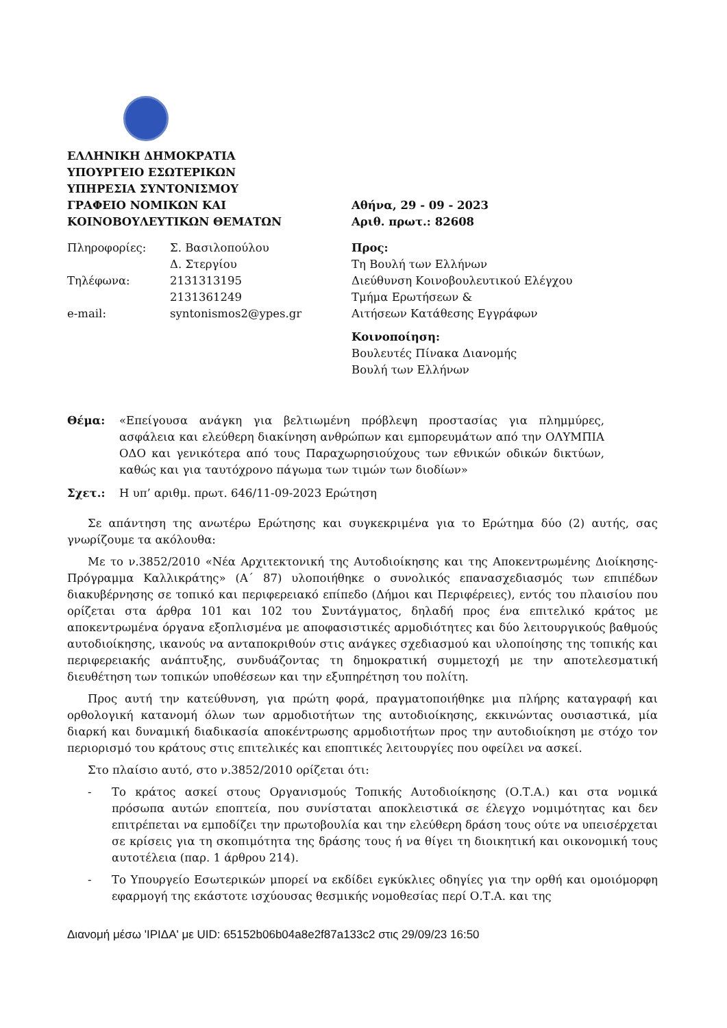ΕΛΛΗΝΙΚΗ ΔΗΜΟΚΡΑΤΙΑ
ΥΠΟΥΡΓΕΙΟ ΕΣΩΤΕΡΙΚΩΝ
ΥΠΗΡΕΣΙΑ ΣΥΝΤΟΝΙΣΜΟΥ
ΓΡΑΦΕΙΟ ΝΟΜΙΚΩΝ ΚΑΙ
ΚΟΙΝΟΒΟΥΛΕΥΤΙΚΩΝ ΘΕΜΑΤΩΝ
Πληροφορίες:
Σ. Βασιλοπούλου
Δ. Στεργίου
Τηλέφωνα:
2131313195
2131361249
e-mail:
syntonismos2@ypes.gr
Αθήνα, 29 - 09 - 2023
Αριθ. πρωτ.: 82608
Προς:
Τη Βουλή των Ελλήνων
Διεύθυνση Κοινοβουλευτικού Ελέγχου
Τμήμα Ερωτήσεων &
Αιτήσεων Κατάθεσης Εγγράφων
Κοινοποίηση:
Βουλευτές Πίνακα Διανομής
Βουλή των Ελλήνων
Θέμα: «Επείγουσα ανάγκη για βελτιωμένη πρόβλεψη προστασίας για πλημμύρες, ασφάλεια και ελεύθερη διακίνηση ανθρώπων και εμπορευμάτων από την ΟΛΥΜΠΙΑ ΟΔΟ και γενικότερα από τους Παραχωρησιούχους των εθνικών οδικών δικτύων, καθώς και για ταυτόχρονο πάγωμα των τιμών των διοδίων»
Σχετ.: Η υπ’ αριθμ. πρωτ. 646/11-09-2023 Ερώτηση
Σε απάντηση της ανωτέρω Ερώτησης και συγκεκριμένα για το Ερώτημα δύο (2) αυτής, σας γνωρίζουμε τα ακόλουθα:
Με το ν.3852/2010 «Νέα Αρχιτεκτονική της Αυτοδιοίκησης και της Αποκεντρωμένης Διοίκησης-Πρόγραμμα Καλλικράτης» (Α΄ 87) υλοποιήθηκε ο συνολικός επανασχεδιασμός των επιπέδων διακυβέρνησης σε τοπικό και περιφερειακό επίπεδο (Δήμοι και Περιφέρειες), εντός του πλαισίου που ορίζεται στα άρθρα 101 και 102 του Συντάγματος, δηλαδή προς ένα επιτελικό κράτος με αποκεντρωμένα όργανα εξοπλισμένα με αποφασιστικές αρμοδιότητες και δύο λειτουργικούς βαθμούς αυτοδιοίκησης, ικανούς να ανταποκριθούν στις ανάγκες σχεδιασμού και υλοποίησης της τοπικής και περιφερειακής ανάπτυξης, συνδυάζοντας τη δημοκρατική συμμετοχή με την αποτελεσματική διευθέτηση των τοπικών υποθέσεων και την εξυπηρέτηση του πολίτη.
Προς αυτή την κατεύθυνση, για πρώτη φορά, πραγματοποιήθηκε μια πλήρης καταγραφή και ορθολογική κατανομή όλων των αρμοδιοτήτων της αυτοδιοίκησης, εκκινώντας ουσιαστικά, μία διαρκή και δυναμική διαδικασία αποκέντρωσης αρμοδιοτήτων προς την αυτοδιοίκηση με στόχο τον περιορισμό του κράτους στις επιτελικές και εποπτικές λειτουργίες που οφείλει να ασκεί.
Στο πλαίσιο αυτό, στο ν.3852/2010 ορίζεται ότι:
- Το κράτος ασκεί στους Οργανισμούς Τοπικής Αυτοδιοίκησης (Ο.Τ.Α.) και στα νομικά πρόσωπα αυτών εποπτεία, που συνίσταται αποκλειστικά σε έλεγχο νομιμότητας και δεν επιτρέπεται να εμποδίζει την πρωτοβουλία και την ελεύθερη δράση τους ούτε να υπεισέρχεται σε κρίσεις για τη σκοπιμότητα της δράσης τους ή να θίγει τη διοικητική και οικονομική τους αυτοτέλεια (παρ. 1 άρθρου 214).
- Το Υπουργείο Εσωτερικών μπορεί να εκδίδει εγκύκλιες οδηγίες για την ορθή και ομοιόμορφη εφαρμογή της εκάστοτε ισχύουσας θεσμικής νομοθεσίας περί Ο.Τ.Α. και της
Διανομή μέσω 'ΙΡΙΔΑ' με UID: 65152b06b04a8e2f87a133c2 στις 29/09/23 16:50